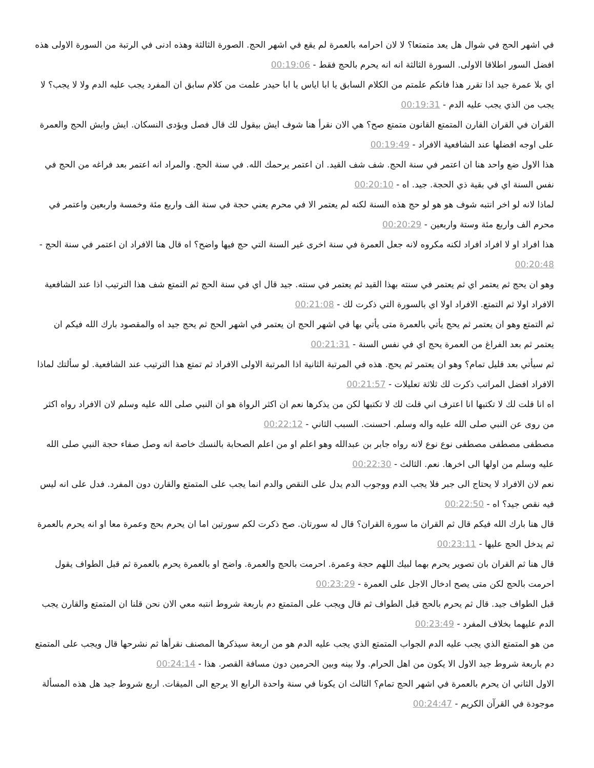في اشهر الحج في شوال هل يعد متمتعا؟ لا لان احرامه بالعمرة لم يقع في اشهر الحج. الصورة الثالثة وهذه ادنى في الرتبة من السورة الاولى هذه افضل السور اطلاقا الاولى. السورة الثالثة انه انه يحرم بالحج فقط - 00:19:06
اي بلا عمرة جيد اذا تقرر هذا فانكم علمتم من الكلام السابق يا ابا اياس يا ابا حيدر علمت من كلام سابق ان المفرد يجب عليه الدم ولا لا يجب؟ لا يجب من الذي يجب عليه الدم - 00:19:31
القران في القران القارن المتمتع القانون متمتع صح؟ هي الان نقرأ هنا شوف ايش بيقول لك قال فصل ويؤدى النسكان. ايش وايش الحج والعمرة على اوجه افضلها عند الشافعية الافراد - 00:19:49
هذا الاول ضع واحد هنا ان اعتمر في سنة الحج. شف شف القيد. ان اعتمر يرحمك الله. في سنة الحج. والمراد انه اعتمر بعد فراغه من الحج في نفس السنة اي في بقية ذي الحجة. جيد. اه - 00:20:10
لماذا لانه لو اخر انتبه شوف هو هو لو حج هذه السنة لكنه لم يعتمر الا في محرم يعني حجة في سنة الف واربع مئة وخمسة واربعين واعتمر في محرم الف واربع مئة وستة واربعين - 00:20:29
هذا افراد او لا افراد افراد لكنه مكروه لانه جعل العمرة في سنة اخرى غير السنة التي حج فيها واضح؟ اه قال هنا الافراد ان اعتمر في سنة الحج - 00:20:48
وهو ان يحج ثم يعتمر اي ثم يعتمر في سنته بهذا القيد ثم يعتمر في سنته. جيد قال اي في سنة الحج ثم التمتع شف هذا الترتيب اذا عند الشافعية الافراد اولا ثم التمتع. الافراد اولا اي بالسورة التي ذكرت لك - 00:21:08
ثم التمتع وهو ان يعتمر ثم يحج يأتي بالعمرة متى يأتي بها في اشهر الحج ان يعتمر في اشهر الحج ثم يحج جيد اه والمقصود بارك الله فيكم ان يعتمر ثم بعد الفراغ من العمرة يحج اي في نفس السنة - 00:21:31
ثم سيأتي بعد قليل تمام؟ وهو ان يعتمر ثم يحج. هذه في المرتبة الثانية اذا المرتبة الاولى الافراد ثم تمتع هذا الترتيب عند الشافعية. لو سألتك لماذا الافراد افضل المراتب ذكرت لك ثلاثة تعليلات - 00:21:57
اه انا قلت لك لا تكتبها انا اعترف اني قلت لك لا تكتبها لكن من يذكرها نعم ان اكثر الرواة هو ان النبي صلى الله عليه وسلم لان الافراد رواه اكثر من روى عن النبي صلى الله عليه واله وسلم. احسنت. السبب الثاني - 00:22:12
مصطفى مصطفى مصطفى نوع نوع لانه رواه جابر بن عبدالله وهو اعلم او من اعلم الصحابة بالنسك خاصة انه وصل صفاء حجة النبي صلى الله عليه وسلم من اولها الى اخرها. نعم. الثالث - 00:22:30
نعم لان الافراد لا يحتاج الى جبر فلا يجب الدم ووجوب الدم يدل على النقص والدم انما يجب على المتمتع والقارن دون المفرد. فدل على انه ليس فيه نقص جيد؟ اه - 00:22:50
قال هنا بارك الله فيكم قال ثم القران ما سورة القران؟ قال له سورتان. صح ذكرت لكم سورتين اما ان يحرم بحج وعمرة معا او انه يحرم بالعمرة ثم يدخل الحج عليها - 00:23:11
قال هنا ثم القران بان تصوير يحرم بهما لبيك اللهم حجة وعمرة. احرمت بالحج والعمرة. واضح او بالعمرة يحرم بالعمرة ثم قبل الطواف يقول احرمت بالحج لكن متى يصح ادخال الاجل على العمرة - 00:23:29
قبل الطواف جيد. قال ثم يحرم بالحج قبل الطواف ثم قال ويجب على المتمتع دم باربعة شروط انتبه معي الان نحن قلنا ان المتمتع والقارن يجب الدم عليهما بخلاف المفرد - 00:23:49
من هو المتمتع الذي يجب عليه الدم الجواب المتمتع الذي يجب عليه الدم هو من اربعة سيذكرها المصنف نقرأها ثم نشرحها قال ويجب على المتمتع دم باربعة شروط جيد الاول الا يكون من اهل الحرام. ولا بينه وبين الحرمين دون مسافة القصر. هذا - 00:24:14
الاول الثاني ان يحرم بالعمرة في اشهر الحج تمام؟ الثالث ان يكونا في سنة واحدة الرابع الا يرجع الى الميقات. اربع شروط جيد هل هذه المسألة موجودة في القرآن الكريم - 00:24:47